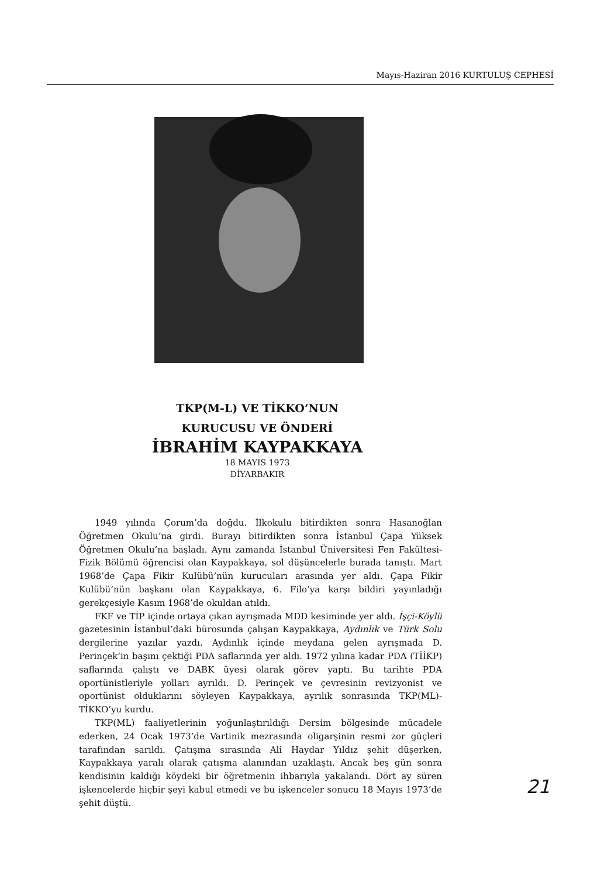Mayıs-Haziran 2016 KURTULUŞ CEPHESİ
TKP(M-L) VE TİKKO’NUN
KURUCUSU VE ÖNDERİ
İBRAHİM KAYPAKKAYA
18 MAYIS 1973
DİYARBAKIR
1949 yılında Çorum’da doğdu. İlkokulu bitirdikten sonra Hasanoğlan Öğretmen Okulu’na girdi. Burayı bitirdikten sonra İstanbul Çapa Yüksek Öğretmen Okulu’na başladı. Aynı zamanda İstanbul Üniversitesi Fen Fakültesi-Fizik Bölümü öğrencisi olan Kaypakkaya, sol düşüncelerle burada tanıştı. Mart 1968’de Çapa Fikir Kulübü’nün kurucuları arasında yer aldı. Çapa Fikir Kulübü’nün başkanı olan Kaypakkaya, 6. Filo’ya karşı bildiri yayınladığı gerekçesiyle Kasım 1968’de okuldan atıldı.
FKF ve TİP içinde ortaya çıkan ayrışmada MDD kesiminde yer aldı. İşçi-Köylü gazetesinin İstanbul’daki bürosunda çalışan Kaypakkaya, Aydınlık ve Türk Solu dergilerine yazılar yazdı. Aydınlık içinde meydana gelen ayrışmada D. Perinçek’in başını çektiği PDA saflarında yer aldı. 1972 yılına kadar PDA (TİİKP) saflarında çalıştı ve DABK üyesi olarak görev yaptı. Bu tarihte PDA oportünistleriyle yolları ayrıldı. D. Perinçek ve çevresinin revizyonist ve oportünist olduklarını söyleyen Kaypakkaya, ayrılık sonrasında TKP(ML)-TİKKO’yu kurdu.
TKP(ML) faaliyetlerinin yoğunlaştırıldığı Dersim bölgesinde mücadele ederken, 24 Ocak 1973’de Vartinik mezrasında oligarşinin resmi zor güçleri tarafından sarıldı. Çatışma sırasında Ali Haydar Yıldız şehit düşerken, Kaypakkaya yaralı olarak çatışma alanından uzaklaştı. Ancak beş gün sonra kendisinin kaldığı köydeki bir öğretmenin ihbarıyla yakalandı. Dört ay süren işkencelerde hiçbir şeyi kabul etmedi ve bu işkenceler sonucu 18 Mayıs 1973’de şehit düştü.
21